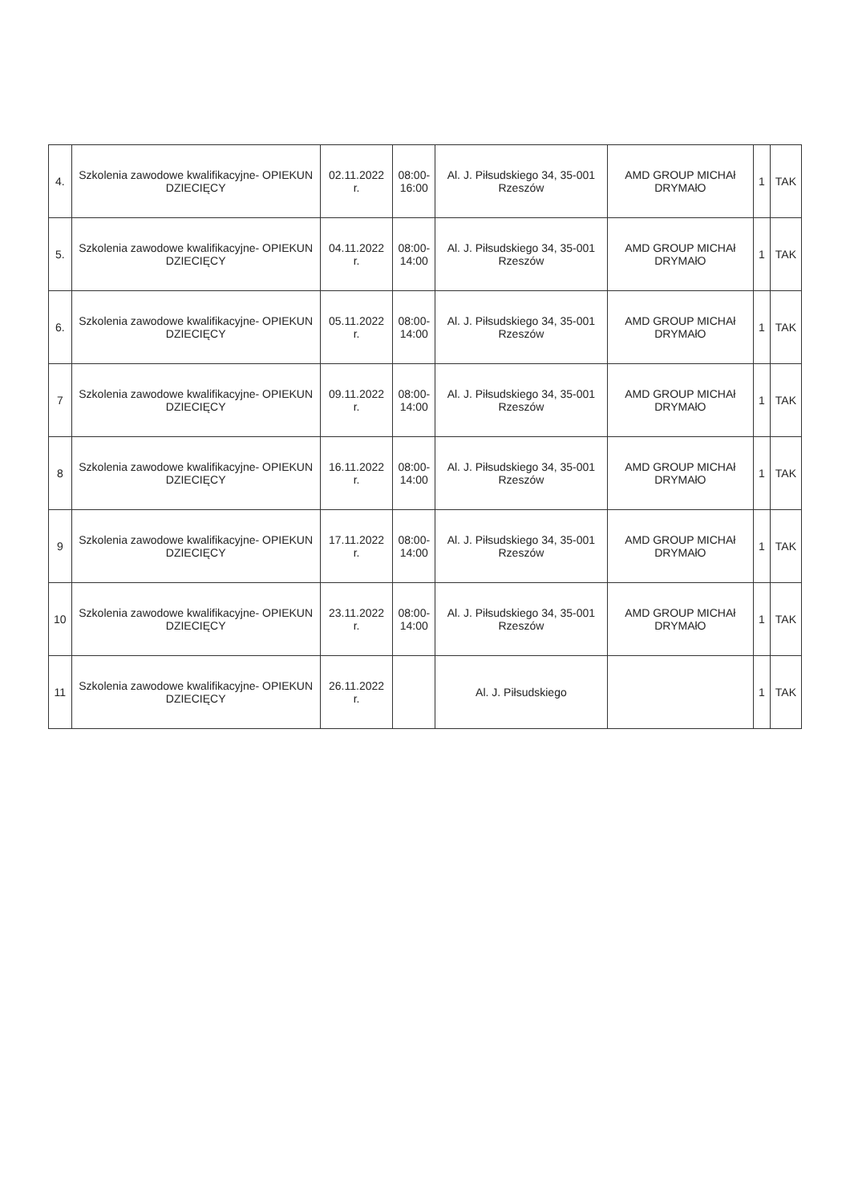| 4. | Szkolenia zawodowe kwalifikacyjne- OPIEKUN DZIECIĘCY | 02.11.2022 r. | 08:00- 16:00 | Al. J. Piłsudskiego 34, 35-001 Rzeszów | AMD GROUP MICHAł DRYMAłO | 1 | TAK |
| 5. | Szkolenia zawodowe kwalifikacyjne- OPIEKUN DZIECIĘCY | 04.11.2022 r. | 08:00- 14:00 | Al. J. Piłsudskiego 34, 35-001 Rzeszów | AMD GROUP MICHAł DRYMAłO | 1 | TAK |
| 6. | Szkolenia zawodowe kwalifikacyjne- OPIEKUN DZIECIĘCY | 05.11.2022 r. | 08:00- 14:00 | Al. J. Piłsudskiego 34, 35-001 Rzeszów | AMD GROUP MICHAł DRYMAłO | 1 | TAK |
| 7 | Szkolenia zawodowe kwalifikacyjne- OPIEKUN DZIECIĘCY | 09.11.2022 r. | 08:00- 14:00 | Al. J. Piłsudskiego 34, 35-001 Rzeszów | AMD GROUP MICHAł DRYMAłO | 1 | TAK |
| 8 | Szkolenia zawodowe kwalifikacyjne- OPIEKUN DZIECIĘCY | 16.11.2022 r. | 08:00- 14:00 | Al. J. Piłsudskiego 34, 35-001 Rzeszów | AMD GROUP MICHAł DRYMAłO | 1 | TAK |
| 9 | Szkolenia zawodowe kwalifikacyjne- OPIEKUN DZIECIĘCY | 17.11.2022 r. | 08:00- 14:00 | Al. J. Piłsudskiego 34, 35-001 Rzeszów | AMD GROUP MICHAł DRYMAłO | 1 | TAK |
| 10 | Szkolenia zawodowe kwalifikacyjne- OPIEKUN DZIECIĘCY | 23.11.2022 r. | 08:00- 14:00 | Al. J. Piłsudskiego 34, 35-001 Rzeszów | AMD GROUP MICHAł DRYMAłO | 1 | TAK |
| 11 | Szkolenia zawodowe kwalifikacyjne- OPIEKUN DZIECIĘCY | 26.11.2022 r. | | Al. J. Piłsudskiego | | 1 | TAK |